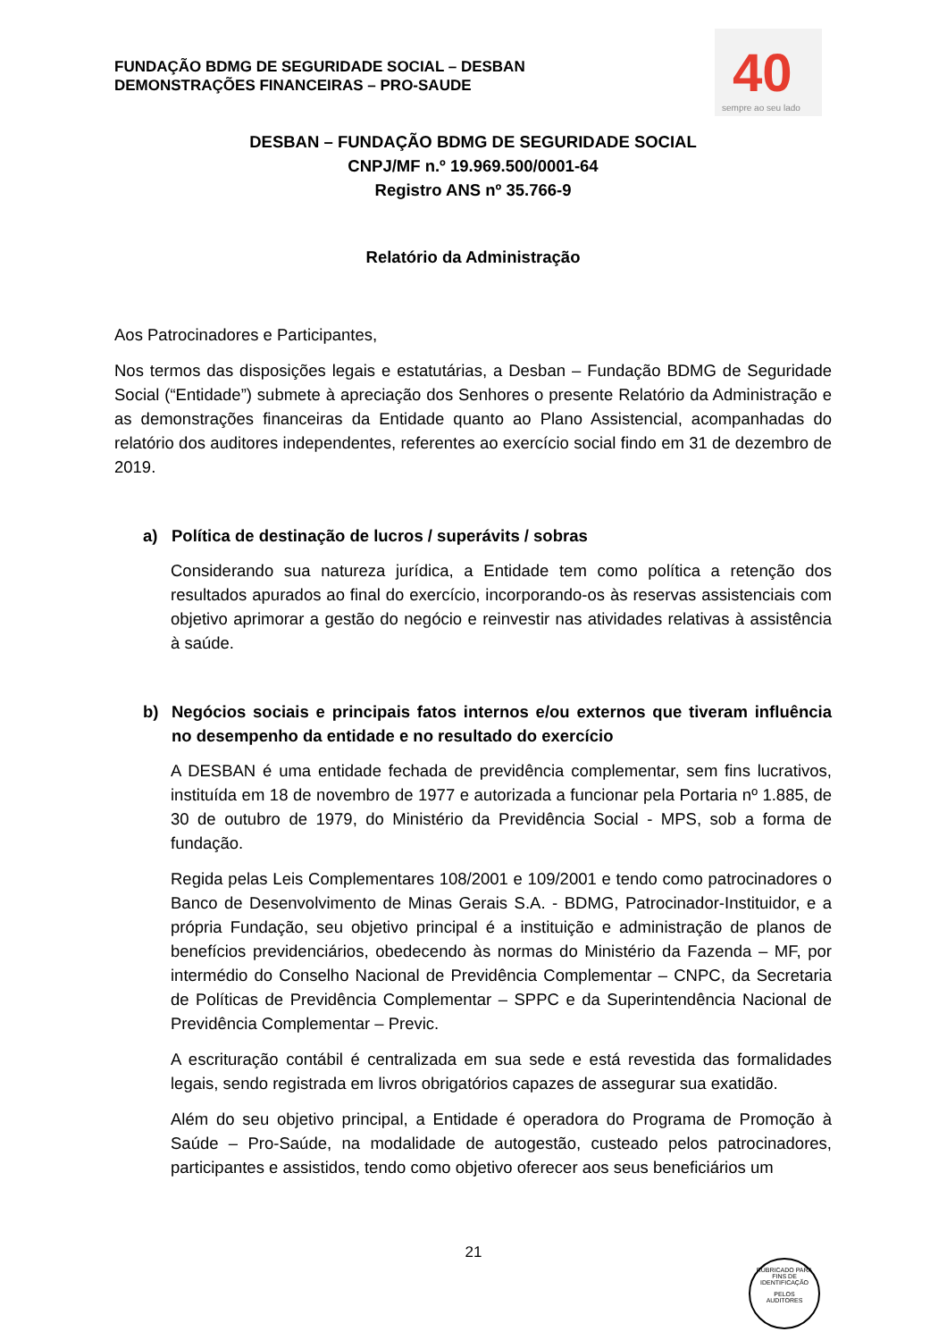FUNDAÇÃO BDMG DE SEGURIDADE SOCIAL – DESBAN
DEMONSTRAÇÕES FINANCEIRAS – PRO-SAUDE
40
sempre ao seu lado
DESBAN – FUNDAÇÃO BDMG DE SEGURIDADE SOCIAL
CNPJ/MF n.º 19.969.500/0001-64
Registro ANS nº 35.766-9
Relatório da Administração
Aos Patrocinadores e Participantes,
Nos termos das disposições legais e estatutárias, a Desban – Fundação BDMG de Seguridade Social (“Entidade”) submete à apreciação dos Senhores o presente Relatório da Administração e as demonstrações financeiras da Entidade quanto ao Plano Assistencial, acompanhadas do relatório dos auditores independentes, referentes ao exercício social findo em 31 de dezembro de 2019.
a) Política de destinação de lucros / superávits / sobras
Considerando sua natureza jurídica, a Entidade tem como política a retenção dos resultados apurados ao final do exercício, incorporando-os às reservas assistenciais com objetivo aprimorar a gestão do negócio e reinvestir nas atividades relativas à assistência à saúde.
b) Negócios sociais e principais fatos internos e/ou externos que tiveram influência no desempenho da entidade e no resultado do exercício
A DESBAN é uma entidade fechada de previdência complementar, sem fins lucrativos, instituída em 18 de novembro de 1977 e autorizada a funcionar pela Portaria nº 1.885, de 30 de outubro de 1979, do Ministério da Previdência Social - MPS, sob a forma de fundação.
Regida pelas Leis Complementares 108/2001 e 109/2001 e tendo como patrocinadores o Banco de Desenvolvimento de Minas Gerais S.A. - BDMG, Patrocinador-Instituidor, e a própria Fundação, seu objetivo principal é a instituição e administração de planos de benefícios previdenciários, obedecendo às normas do Ministério da Fazenda – MF, por intermédio do Conselho Nacional de Previdência Complementar – CNPC, da Secretaria de Políticas de Previdência Complementar – SPPC e da Superintendência Nacional de Previdência Complementar – Previc.
A escrituração contábil é centralizada em sua sede e está revestida das formalidades legais, sendo registrada em livros obrigatórios capazes de assegurar sua exatidão.
Além do seu objetivo principal, a Entidade é operadora do Programa de Promoção à Saúde – Pro-Saúde, na modalidade de autogestão, custeado pelos patrocinadores, participantes e assistidos, tendo como objetivo oferecer aos seus beneficiários um
21
RUBRICADO PARA FINS DE IDENTIFICAÇÃO
PELOS
AUDITORES